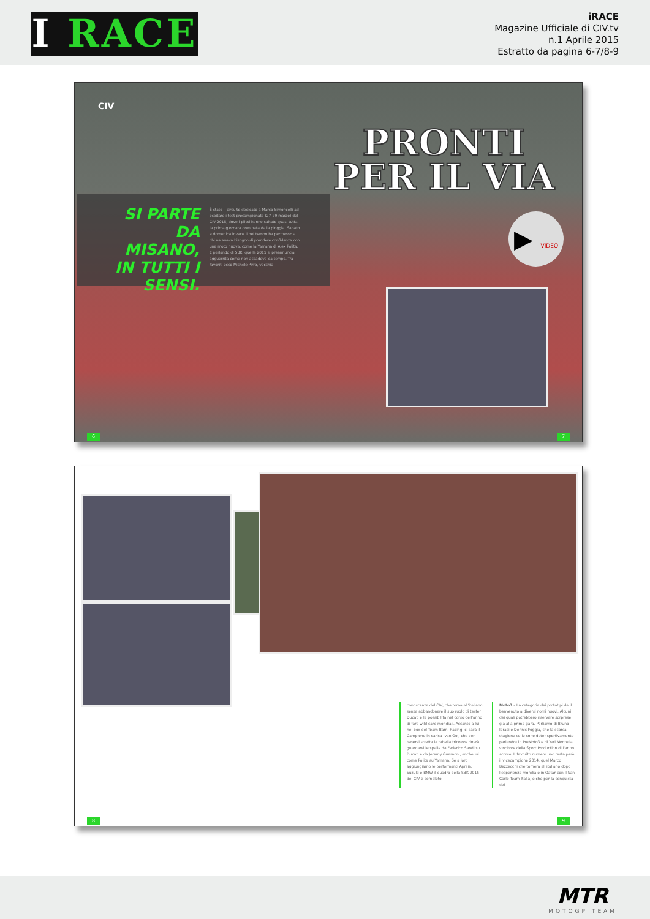I RACE
iRACE
Magazine Ufficiale di CIV.tv
n.1 Aprile 2015
Estratto da pagina 6-7/8-9
CIV
PRONTI
PER IL VIA
SI PARTE DA MISANO, IN TUTTI I SENSI.
È stato il circuito dedicato a Marco Simoncelli ad ospitare i test precampionato (27-29 marzo) del CIV 2015, dove i piloti hanno saltato quasi tutta la prima giornata dominata dalla pioggia. Sabato e domenica invece il bel tempo ha permesso a chi ne aveva bisogno di prendere confidenza con una moto nuova, come la Yamaha di Alex Polita. E parlando di SBK, quella 2015 si preannuncia agguerrita come non accadeva da tempo. Tra i favoriti ecco Michele Pirro, vecchia
▶ VIDEO
6 7
conoscenza del CIV, che torna all'italiano senza abbandonare il suo ruolo di tester Ducati e la possibilità nel corso dell'anno di fare wild card mondiali. Accanto a lui, nel box del Team Barni Racing, ci sarà il Campione in carica Ivan Goi, che per tenersi stretta la tabella tricolore dovrà guardarsi le spalle da Federico Sandi su Ducati e da Jeremy Guarnoni, anche lui come Polita su Yamaha. Se a loro aggiungiamo le performanti Aprilia, Suzuki e BMW il quadro della SBK 2015 del CIV è completo.
Moto3 – La categoria dei prototipi dà il benvenuto a diversi nomi nuovi. Alcuni dei quali potrebbero riservare sorprese già alla prima gara. Parliamo di Bruno Ieraci e Dennis Foggia, che la scorsa stagione se le sono date (sportivamente parlando) in PreMoto3 e di Yari Montella, vincitore della Sport Production di l'anno scorso. Il favorito numero uno resta però il vicecampione 2014, quel Marco Bezzecchi che tornerà all'italiano dopo l'esperienza mondiale in Qatar con il San Carlo Team Italia, e che per la conquista del
8 9
MTR
MOTOGP TEAM